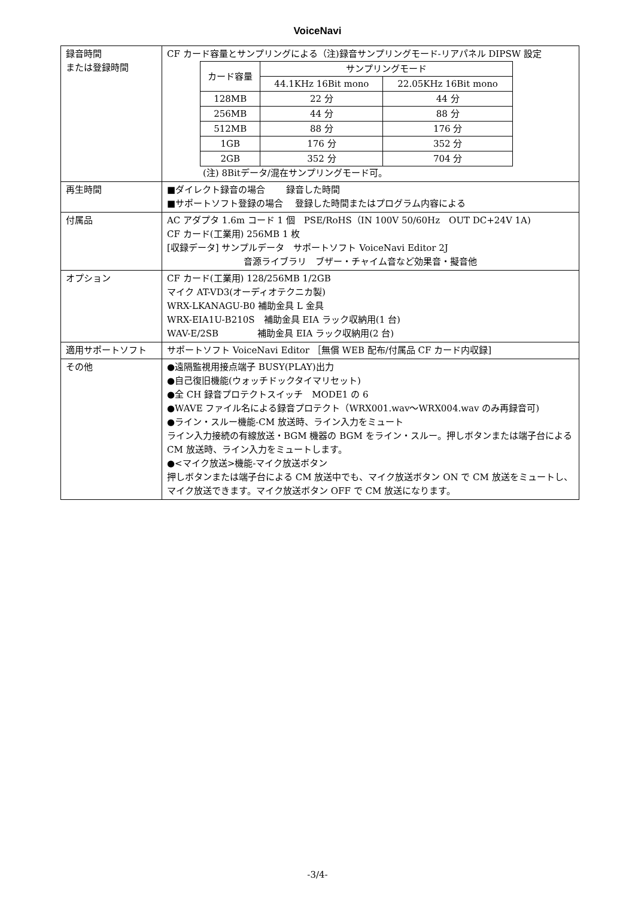VoiceNavi
| 録音時間 または登録時間 | CF カード容量とサンプリングによる（注)録音サンプリングモード-リアパネル DIPSW 設定 / カード容量 / サンプリングモード / / / --- / --- / --- / / / 44.1KHz 16Bit mono / 22.05KHz 16Bit mono / / 128MB / 22 分 / 44 分 / / 256MB / 44 分 / 88 分 / / 512MB / 88 分 / 176 分 / / 1GB / 176 分 / 352 分 / / 2GB / 352 分 / 704 分 / (注) 8Bitデータ/混在サンプリングモード可。 |
| 再生時間 | ■ダイレクト録音の場合 録音した時間 ■サポートソフト登録の場合 登録した時間またはプログラム内容による |
| 付属品 | AC アダプタ 1.6m コード 1 個 PSE/RoHS（IN 100V 50/60Hz OUT DC+24V 1A) CF カード(工業用) 256MB 1 枚 [収録データ] サンプルデータ サポートソフト VoiceNavi Editor 2J 音源ライブラリ ブザー・チャイム音など効果音・擬音他 |
| オプション | CF カード(工業用) 128/256MB 1/2GB マイク AT-VD3(オーディオテクニカ製) WRX-LKANAGU-B0 補助金具 L 金具 WRX-EIA1U-B210S 補助金具 EIA ラック収納用(1 台) WAV-E/2SB 補助金具 EIA ラック収納用(2 台) |
| 適用サポートソフト | サポートソフト VoiceNavi Editor ［無償 WEB 配布/付属品 CF カード内収録] |
| その他 | ●遠隔監視用接点端子 BUSY(PLAY)出力 ●自己復旧機能(ウォッチドックタイマリセット) ●全 CH 録音プロテクトスイッチ MODE1 の 6 ●WAVE ファイル名による録音プロテクト（WRX001.wav～WRX004.wav のみ再録音可) ●ライン・スルー機能-CM 放送時、ライン入力をミュート ライン入力接続の有線放送・BGM 機器の BGM をライン・スルー。押しボタンまたは端子台による CM 放送時、ライン入力をミュートします。 ●<マイク放送>機能-マイク放送ボタン 押しボタンまたは端子台による CM 放送中でも、マイク放送ボタン ON で CM 放送をミュートし、マイク放送できます。マイク放送ボタン OFF で CM 放送になります。 |
-3/4-